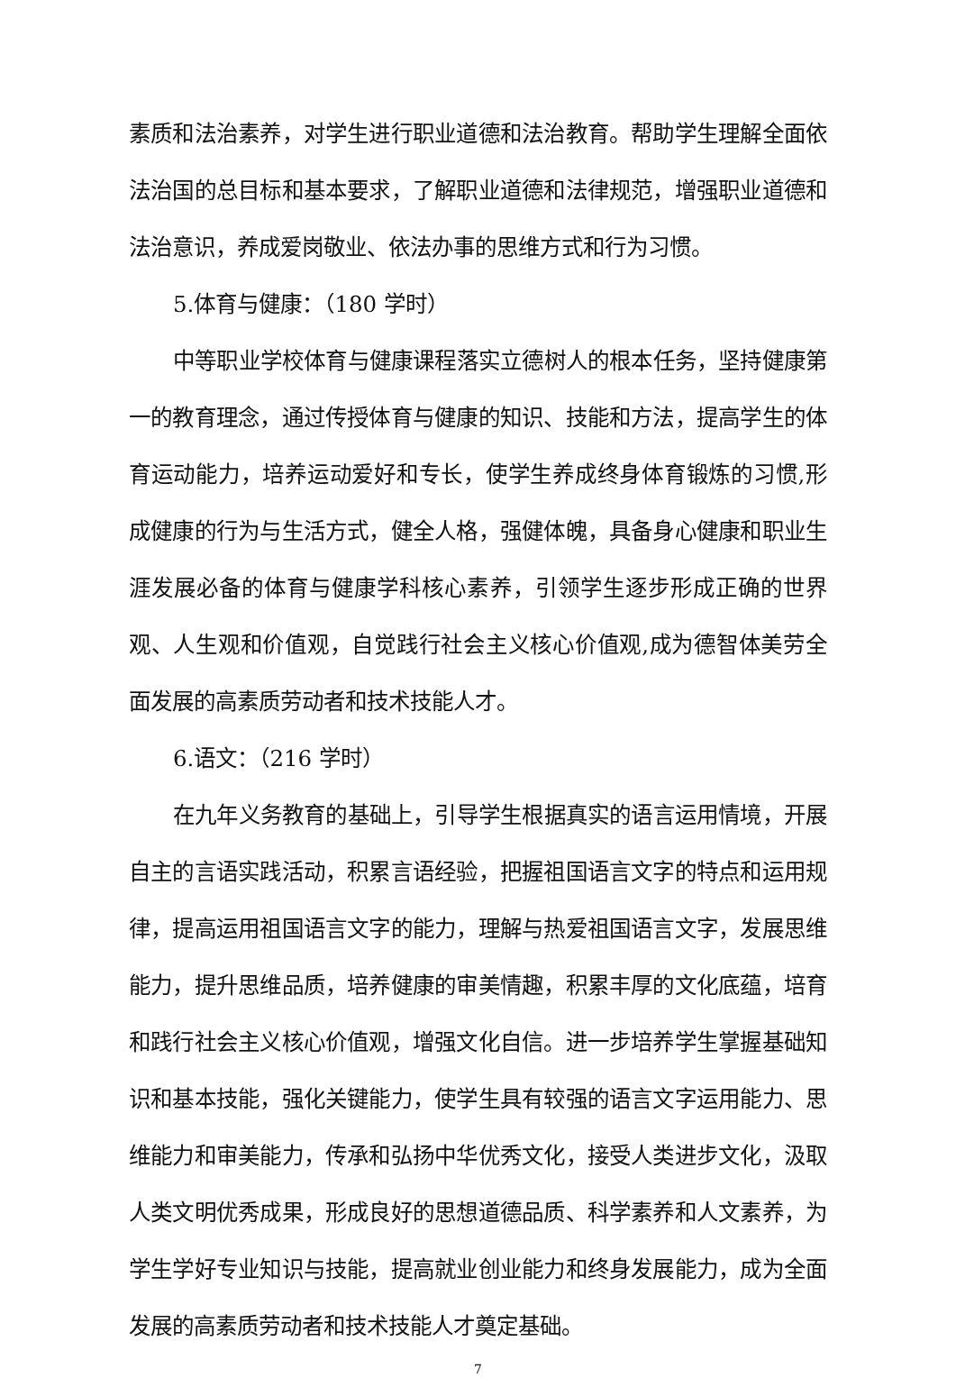素质和法治素养，对学生进行职业道德和法治教育。帮助学生理解全面依法治国的总目标和基本要求，了解职业道德和法律规范，增强职业道德和法治意识，养成爱岗敬业、依法办事的思维方式和行为习惯。
5.体育与健康：（180 学时）
中等职业学校体育与健康课程落实立德树人的根本任务，坚持健康第一的教育理念，通过传授体育与健康的知识、技能和方法，提高学生的体育运动能力，培养运动爱好和专长，使学生养成终身体育锻炼的习惯,形成健康的行为与生活方式，健全人格，强健体魄，具备身心健康和职业生涯发展必备的体育与健康学科核心素养，引领学生逐步形成正确的世界观、人生观和价值观，自觉践行社会主义核心价值观,成为德智体美劳全面发展的高素质劳动者和技术技能人才。
6.语文：（216 学时）
在九年义务教育的基础上，引导学生根据真实的语言运用情境，开展自主的言语实践活动，积累言语经验，把握祖国语言文字的特点和运用规律，提高运用祖国语言文字的能力，理解与热爱祖国语言文字，发展思维能力，提升思维品质，培养健康的审美情趣，积累丰厚的文化底蕴，培育和践行社会主义核心价值观，增强文化自信。进一步培养学生掌握基础知识和基本技能，强化关键能力，使学生具有较强的语言文字运用能力、思维能力和审美能力，传承和弘扬中华优秀文化，接受人类进步文化，汲取人类文明优秀成果，形成良好的思想道德品质、科学素养和人文素养，为学生学好专业知识与技能，提高就业创业能力和终身发展能力，成为全面发展的高素质劳动者和技术技能人才奠定基础。
7